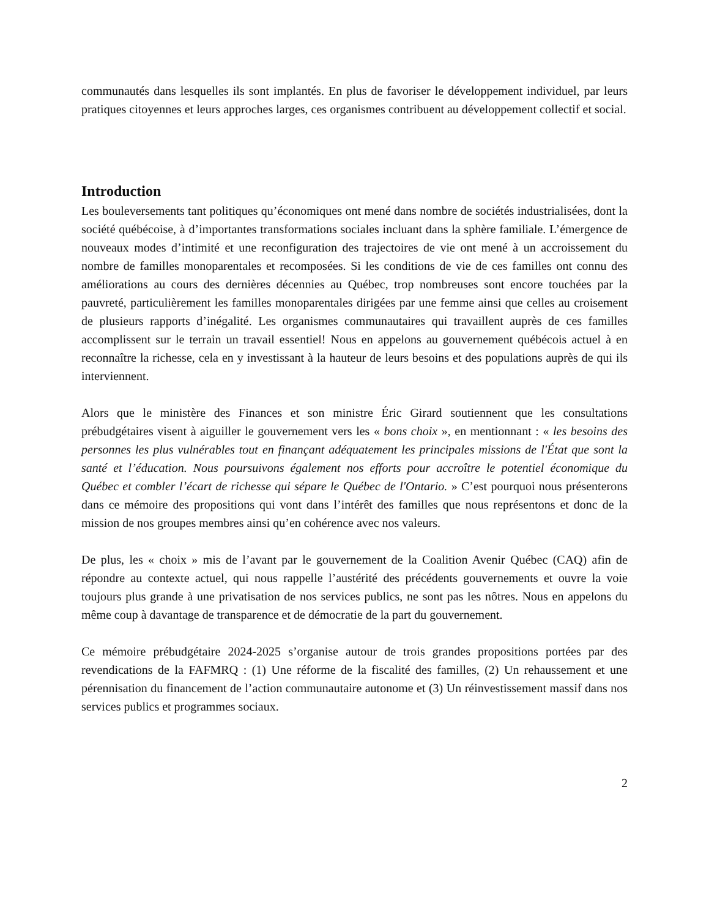communautés dans lesquelles ils sont implantés. En plus de favoriser le développement individuel, par leurs pratiques citoyennes et leurs approches larges, ces organismes contribuent au développement collectif et social.
Introduction
Les bouleversements tant politiques qu’économiques ont mené dans nombre de sociétés industrialisées, dont la société québécoise, à d’importantes transformations sociales incluant dans la sphère familiale. L’émergence de nouveaux modes d’intimité et une reconfiguration des trajectoires de vie ont mené à un accroissement du nombre de familles monoparentales et recomposées. Si les conditions de vie de ces familles ont connu des améliorations au cours des dernières décennies au Québec, trop nombreuses sont encore touchées par la pauvreté, particulièrement les familles monoparentales dirigées par une femme ainsi que celles au croisement de plusieurs rapports d’inégalité. Les organismes communautaires qui travaillent auprès de ces familles accomplissent sur le terrain un travail essentiel! Nous en appelons au gouvernement québécois actuel à en reconnaître la richesse, cela en y investissant à la hauteur de leurs besoins et des populations auprès de qui ils interviennent.
Alors que le ministère des Finances et son ministre Éric Girard soutiennent que les consultations prébudgétaires visent à aiguiller le gouvernement vers les « bons choix », en mentionnant : « les besoins des personnes les plus vulnérables tout en finançant adéquatement les principales missions de l'État que sont la santé et l’éducation. Nous poursuivons également nos efforts pour accroître le potentiel économique du Québec et combler l’écart de richesse qui sépare le Québec de l'Ontario. » C’est pourquoi nous présenterons dans ce mémoire des propositions qui vont dans l’intérêt des familles que nous représentons et donc de la mission de nos groupes membres ainsi qu’en cohérence avec nos valeurs.
De plus, les « choix » mis de l’avant par le gouvernement de la Coalition Avenir Québec (CAQ) afin de répondre au contexte actuel, qui nous rappelle l’austérité des précédents gouvernements et ouvre la voie toujours plus grande à une privatisation de nos services publics, ne sont pas les nôtres. Nous en appelons du même coup à davantage de transparence et de démocratie de la part du gouvernement.
Ce mémoire prébudgétaire 2024-2025 s’organise autour de trois grandes propositions portées par des revendications de la FAFMRQ : (1) Une réforme de la fiscalité des familles, (2) Un rehaussement et une pérennisation du financement de l’action communautaire autonome et (3) Un réinvestissement massif dans nos services publics et programmes sociaux.
2